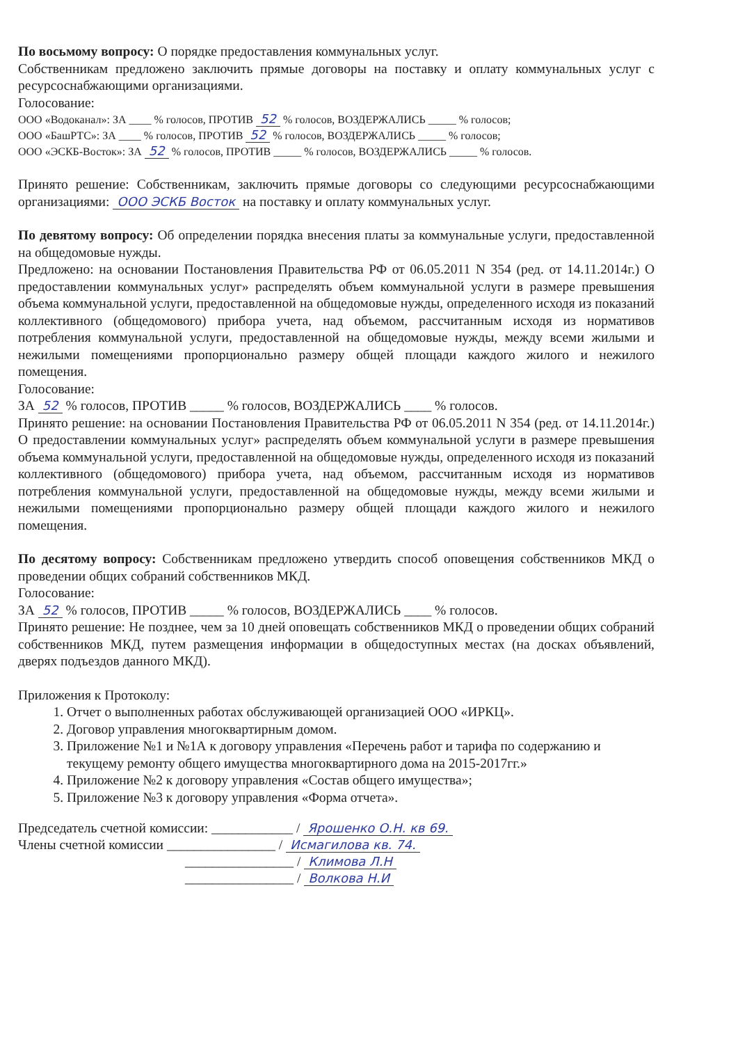По восьмому вопросу: О порядке предоставления коммунальных услуг.
Собственникам предложено заключить прямые договоры на поставку и оплату коммунальных услуг с ресурсоснабжающими организациями.
Голосование:
ООО «Водоканал»: ЗА ____ % голосов, ПРОТИВ 52 % голосов, ВОЗДЕРЖАЛИСЬ _____ % голосов;
ООО «БашРТС»: ЗА ____ % голосов, ПРОТИВ 52 % голосов, ВОЗДЕРЖАЛИСЬ _____ % голосов;
ООО «ЭСКБ-Восток»: ЗА 52 % голосов, ПРОТИВ _____ % голосов, ВОЗДЕРЖАЛИСЬ _____ % голосов.
Принято решение: Собственникам, заключить прямые договоры со следующими ресурсоснабжающими организациями: ООО ЭСКБ Восток на поставку и оплату коммунальных услуг.
По девятому вопросу: Об определении порядка внесения платы за коммунальные услуги, предоставленной на общедомовые нужды.
Предложено: на основании Постановления Правительства РФ от 06.05.2011 N 354 (ред. от 14.11.2014г.) О предоставлении коммунальных услуг» распределять объем коммунальной услуги в размере превышения объема коммунальной услуги, предоставленной на общедомовые нужды, определенного исходя из показаний коллективного (общедомового) прибора учета, над объемом, рассчитанным исходя из нормативов потребления коммунальной услуги, предоставленной на общедомовые нужды, между всеми жилыми и нежилыми помещениями пропорционально размеру общей площади каждого жилого и нежилого помещения.
Голосование:
ЗА 52 % голосов, ПРОТИВ _____ % голосов, ВОЗДЕРЖАЛИСЬ ____ % голосов.
Принято решение: на основании Постановления Правительства РФ от 06.05.2011 N 354 (ред. от 14.11.2014г.) О предоставлении коммунальных услуг» распределять объем коммунальной услуги в размере превышения объема коммунальной услуги, предоставленной на общедомовые нужды, определенного исходя из показаний коллективного (общедомового) прибора учета, над объемом, рассчитанным исходя из нормативов потребления коммунальной услуги, предоставленной на общедомовые нужды, между всеми жилыми и нежилыми помещениями пропорционально размеру общей площади каждого жилого и нежилого помещения.
По десятому вопросу: Собственникам предложено утвердить способ оповещения собственников МКД о проведении общих собраний собственников МКД.
Голосование:
ЗА 52 % голосов, ПРОТИВ _____ % голосов, ВОЗДЕРЖАЛИСЬ ____ % голосов.
Принято решение: Не позднее, чем за 10 дней оповещать собственников МКД о проведении общих собраний собственников МКД, путем размещения информации в общедоступных местах (на досках объявлений, дверях подъездов данного МКД).
Приложения к Протоколу:
1. Отчет о выполненных работах обслуживающей организацией ООО «ИРКЦ».
2. Договор управления многоквартирным домом.
3. Приложение №1 и №1А к договору управления «Перечень работ и тарифа по содержанию и текущему ремонту общего имущества многоквартирного дома на 2015-2017гг.»
4. Приложение №2 к договору управления «Состав общего имущества»;
5. Приложение №3 к договору управления «Форма отчета».
Председатель счетной комиссии: ____________ / Ярошенко О.Н. кв 69.
Члены счетной комиссии ________________ / Исмагилова кв. 74.
________________ / Климова Л.Н
________________ / Волкова Н.И